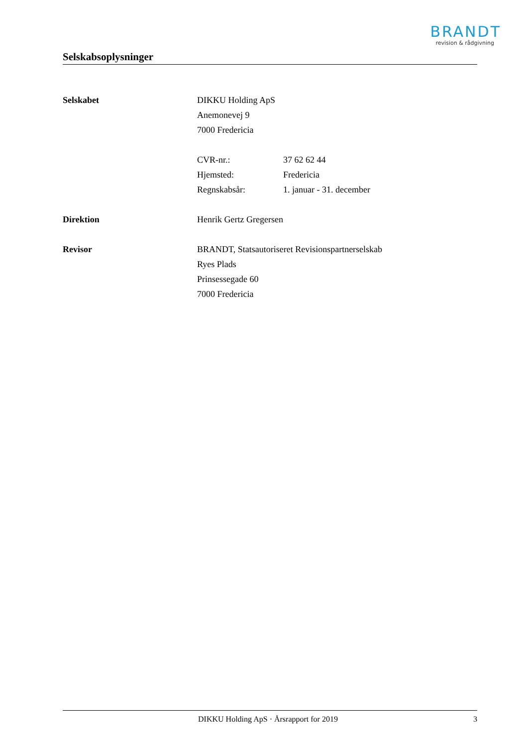BRANDT
revision & rådgivning
Selskabsoplysninger
Selskabet DIKKU Holding ApS
Anemonevej 9
7000 Fredericia
CVR-nr.: 37 62 62 44
Hjemsted: Fredericia
Regnskabsår: 1. januar - 31. december
Direktion Henrik Gertz Gregersen
Revisor BRANDT, Statsautoriseret Revisionspartnerselskab
Ryes Plads
Prinsessegade 60
7000 Fredericia
DIKKU Holding ApS · Årsrapport for 2019
3